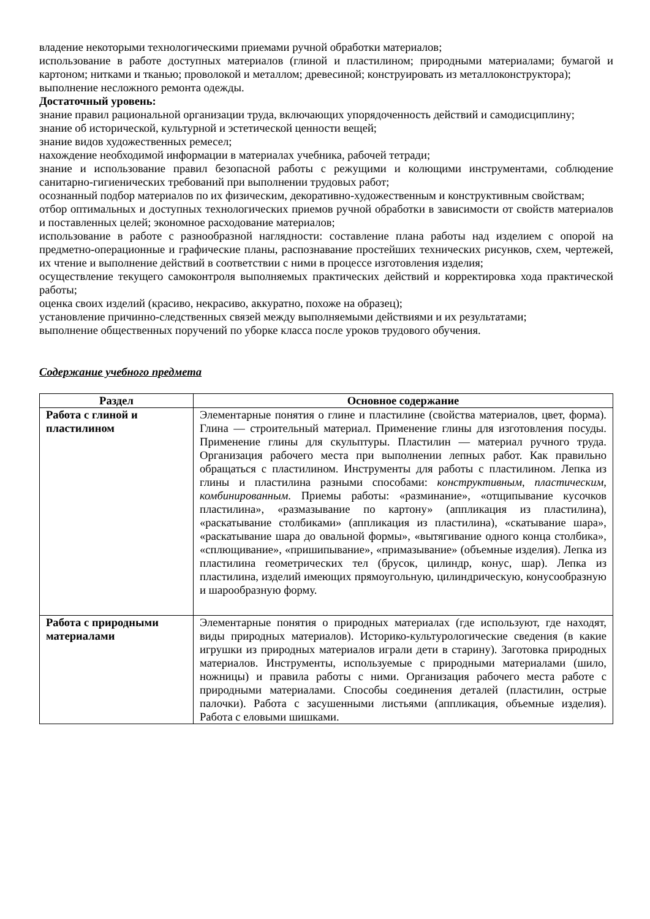владение некоторыми технологическими приемами ручной обработки материалов;
использование в работе доступных материалов (глиной и пластилином; природными материалами; бумагой и картоном; нитками и тканью; проволокой и металлом; древесиной; конструировать из металлоконструктора);
выполнение несложного ремонта одежды.
Достаточный уровень:
знание правил рациональной организации труда, включающих упорядоченность действий и самодисциплину;
знание об исторической, культурной и эстетической ценности вещей;
знание видов художественных ремесел;
нахождение необходимой информации в материалах учебника, рабочей тетради;
знание и использование правил безопасной работы с режущими и колющими инструментами, соблюдение санитарно-гигиенических требований при выполнении трудовых работ;
осознанный подбор материалов по их физическим, декоративно-художественным и конструктивным свойствам;
отбор оптимальных и доступных технологических приемов ручной обработки в зависимости от свойств материалов и поставленных целей; экономное расходование материалов;
использование в работе с разнообразной наглядности: составление плана работы над изделием с опорой на предметно-операционные и графические планы, распознавание простейших технических рисунков, схем, чертежей, их чтение и выполнение действий в соответствии с ними в процессе изготовления изделия;
осуществление текущего самоконтроля выполняемых практических действий и корректировка хода практической работы;
оценка своих изделий (красиво, некрасиво, аккуратно, похоже на образец);
установление причинно-следственных связей между выполняемыми действиями и их результатами;
выполнение общественных поручений по уборке класса после уроков трудового обучения.
Содержание учебного предмета
| Раздел | Основное содержание |
| --- | --- |
| Работа с глиной и пластилином | Элементарные понятия о глине и пластилине (свойства материалов, цвет, форма). Глина — строительный материал. Применение глины для изготовления посуды. Применение глины для скульптуры. Пластилин — материал ручного труда. Организация рабочего места при выполнении лепных работ. Как правильно обращаться с пластилином. Инструменты для работы с пластилином. Лепка из глины и пластилина разными способами: конструктивным , пластическим, комбинированным . Приемы работы: «разминание», «отщипывание кусочков пластилина», «размазывание по картону» (аппликация из пластилина), «раскатывание столбиками» (аппликация из пластилина), «скатывание шара», «раскатывание шара до овальной формы», «вытягивание одного конца столбика», «сплющивание», «пришипывание», «примазывание» (объемные изделия). Лепка из пластилина геометрических тел (брусок, цилиндр, конус, шар). Лепка из пластилина, изделий имеющих прямоугольную, цилиндрическую, конусообразную и шарообразную форму. |
| Работа с природными материалами | Элементарные понятия о природных материалах (где используют, где находят, виды природных материалов). Историко-культурологические сведения (в какие игрушки из природных материалов играли дети в старину). Заготовка природных материалов. Инструменты, используемые с природными материалами (шило, ножницы) и правила работы с ними. Организация рабочего места работе с природными материалами. Способы соединения деталей (пластилин, острые палочки). Работа с засушенными листьями (аппликация, объемные изделия). Работа с еловыми шишками. |